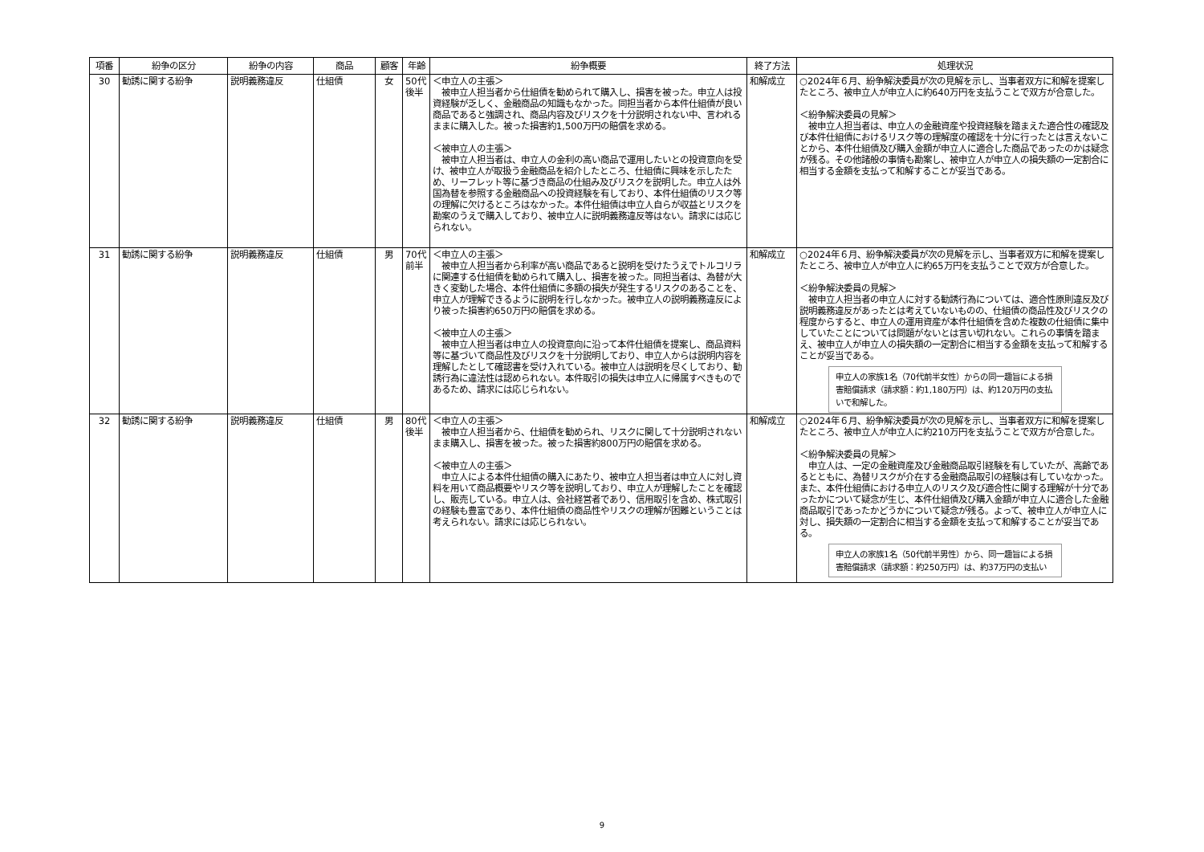| 項番 | 紛争の区分 | 紛争の内容 | 商品 | 顧客 | 年齢 | 紛争概要 | 終了方法 | 処理状況 |
| --- | --- | --- | --- | --- | --- | --- | --- | --- |
| 30 | 勧誘に関する紛争 | 説明義務違反 | 仕組債 | 女 | 50代 後半 | ＜申立人の主張＞ 被申立人担当者から仕組債を勧められて購入し、損害を被った。申立人は投資経験が乏しく、金融商品の知識もなかった。同担当者から本件仕組債が良い商品であると強調され、商品内容及びリスクを十分説明されない中、言われるままに購入した。被った損害約1,500万円の賠償を求める。 ＜被申立人の主張＞ 被申立人担当者は、申立人の金利の高い商品で運用したいとの投資意向を受け、被申立人が取扱う金融商品を紹介したところ、仕組債に興味を示したため、リーフレット等に基づき商品の仕組み及びリスクを説明した。申立人は外国為替を参照する金融商品への投資経験を有しており、本件仕組債のリスク等の理解に欠けるところはなかった。本件仕組債は申立人自らが収益とリスクを勘案のうえで購入しており、被申立人に説明義務違反等はない。請求には応じられない。 | 和解成立 | ○2024年６月、紛争解決委員が次の見解を示し、当事者双方に和解を提案したところ、被申立人が申立人に約640万円を支払うことで双方が合意した。 ＜紛争解決委員の見解＞ 被申立人担当者は、申立人の金融資産や投資経験を踏まえた適合性の確認及び本件仕組債におけるリスク等の理解度の確認を十分に行ったとは言えないことから、本件仕組債及び購入金額が申立人に適合した商品であったのかは疑念が残る。その他諸般の事情も勘案し、被申立人が申立人の損失額の一定割合に相当する金額を支払って和解することが妥当である。 |
| 31 | 勧誘に関する紛争 | 説明義務違反 | 仕組債 | 男 | 70代 前半 | ＜申立人の主張＞ 被申立人担当者から利率が高い商品であると説明を受けたうえでトルコリラに関連する仕組債を勧められて購入し、損害を被った。同担当者は、為替が大きく変動した場合、本件仕組債に多額の損失が発生するリスクのあることを、申立人が理解できるように説明を行しなかった。被申立人の説明義務違反により被った損害約650万円の賠償を求める。 ＜被申立人の主張＞ 被申立人担当者は申立人の投資意向に沿って本件仕組債を提案し、商品資料等に基づいて商品性及びリスクを十分説明しており、申立人からは説明内容を理解したとして確認書を受け入れている。被申立人は説明を尽くしており、勧誘行為に違法性は認められない。本件取引の損失は申立人に帰属すべきものであるため、請求には応じられない。 | 和解成立 | ○2024年６月、紛争解決委員が次の見解を示し、当事者双方に和解を提案したところ、被申立人が申立人に約65万円を支払うことで双方が合意した。 ＜紛争解決委員の見解＞ 被申立人担当者の申立人に対する勧誘行為については、適合性原則違反及び説明義務違反があったとは考えていないものの、仕組債の商品性及びリスクの程度からすると、申立人の運用資産が本件仕組債を含めた複数の仕組債に集中していたことについては問題がないとは言い切れない。これらの事情を踏まえ、被申立人が申立人の損失額の一定割合に相当する金額を支払って和解することが妥当である。 申立人の家族1名（70代前半女性）からの同一趣旨による損害賠償請求（請求額：約1,180万円）は、約120万円の支払いで和解した。 |
| 32 | 勧誘に関する紛争 | 説明義務違反 | 仕組債 | 男 | 80代 後半 | ＜申立人の主張＞ 被申立人担当者から、仕組債を勧められ、リスクに関して十分説明されないまま購入し、損害を被った。被った損害約800万円の賠償を求める。 ＜被申立人の主張＞ 申立人による本件仕組債の購入にあたり、被申立人担当者は申立人に対し資料を用いて商品概要やリスク等を説明しており、申立人が理解したことを確認し、販売している。申立人は、会社経営者であり、信用取引を含め、株式取引の経験も豊富であり、本件仕組債の商品性やリスクの理解が困難ということは考えられない。請求には応じられない。 | 和解成立 | ○2024年６月、紛争解決委員が次の見解を示し、当事者双方に和解を提案したところ、被申立人が申立人に約210万円を支払うことで双方が合意した。 ＜紛争解決委員の見解＞ 申立人は、一定の金融資産及び金融商品取引経験を有していたが、高齢であるとともに、為替リスクが介在する金融商品取引の経験は有していなかった。また、本件仕組債における申立人のリスク及び適合性に関する理解が十分であったかについて疑念が生じ、本件仕組債及び購入金額が申立人に適合した金融商品取引であったかどうかについて疑念が残る。よって、被申立人が申立人に対し、損失額の一定割合に相当する金額を支払って和解することが妥当である。 申立人の家族1名（50代前半男性）から、同一趣旨による損害賠償請求（請求額：約250万円）は、約37万円の支払い |
9